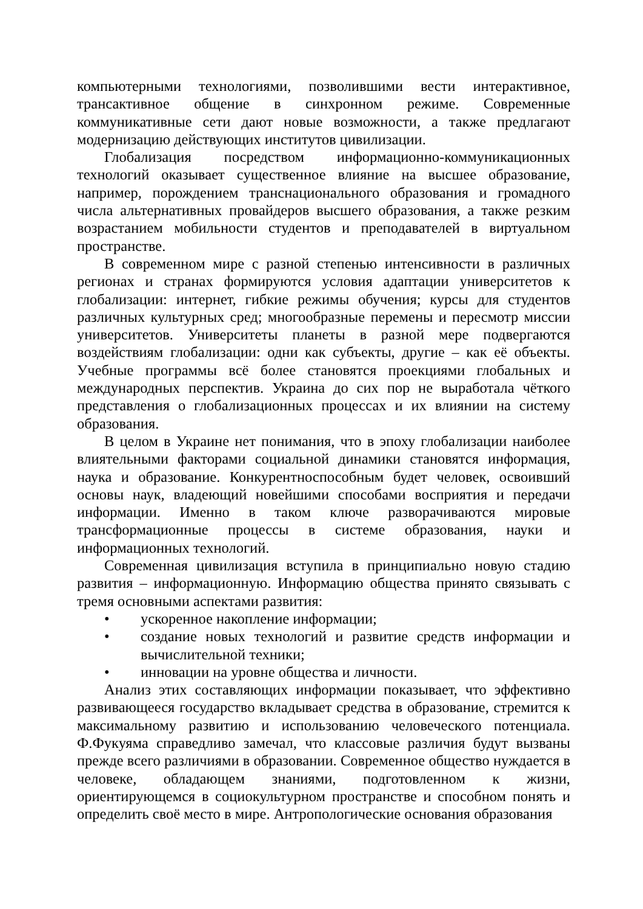компьютерными технологиями, позволившими вести интерактивное, трансактивное общение в синхронном режиме. Современные коммуникативные сети дают новые возможности, а также предлагают модернизацию действующих институтов цивилизации.
Глобализация посредством информационно-коммуникационных технологий оказывает существенное влияние на высшее образование, например, порождением транснационального образования и громадного числа альтернативных провайдеров высшего образования, а также резким возрастанием мобильности студентов и преподавателей в виртуальном пространстве.
В современном мире с разной степенью интенсивности в различных регионах и странах формируются условия адаптации университетов к глобализации: интернет, гибкие режимы обучения; курсы для студентов различных культурных сред; многообразные перемены и пересмотр миссии университетов. Университеты планеты в разной мере подвергаются воздействиям глобализации: одни как субъекты, другие – как её объекты. Учебные программы всё более становятся проекциями глобальных и международных перспектив. Украина до сих пор не выработала чёткого представления о глобализационных процессах и их влиянии на систему образования.
В целом в Украине нет понимания, что в эпоху глобализации наиболее влиятельными факторами социальной динамики становятся информация, наука и образование. Конкурентноспособным будет человек, освоивший основы наук, владеющий новейшими способами восприятия и передачи информации. Именно в таком ключе разворачиваются мировые трансформационные процессы в системе образования, науки и информационных технологий.
Современная цивилизация вступила в принципиально новую стадию развития – информационную. Информацию общества принято связывать с тремя основными аспектами развития:
• ускоренное накопление информации;
• создание новых технологий и развитие средств информации и вычислительной техники;
• инновации на уровне общества и личности.
Анализ этих составляющих информации показывает, что эффективно развивающееся государство вкладывает средства в образование, стремится к максимальному развитию и использованию человеческого потенциала. Ф.Фукуяма справедливо замечал, что классовые различия будут вызваны прежде всего различиями в образовании. Современное общество нуждается в человеке, обладающем знаниями, подготовленном к жизни, ориентирующемся в социокультурном пространстве и способном понять и определить своё место в мире. Антропологические основания образования